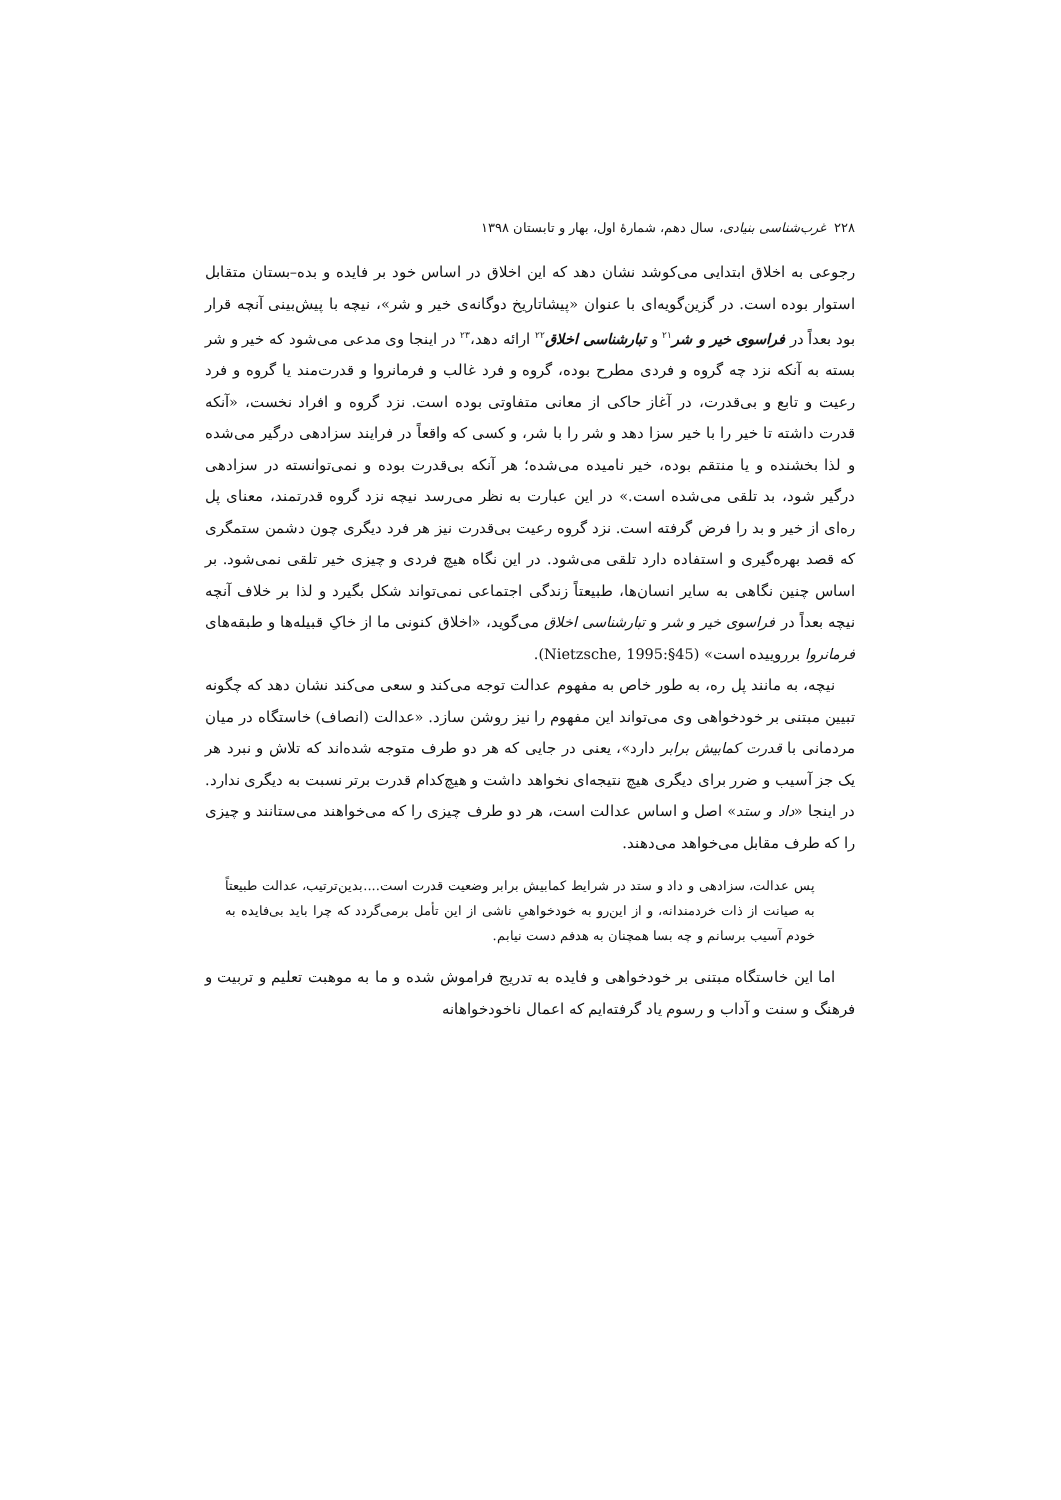۲۲۸ غرب‌شناسی بنیادی، سال دهم، شمارۀ اول، بهار و تابستان ۱۳۹۸
رجوعی به اخلاق ابتدایی می‌کوشد نشان دهد که این اخلاق در اساس خود بر فایده و بده–بستان متقابل استوار بوده است. در گزین‌گویه‌ای با عنوان «پیشاتاریخ دوگانه‌ی خیر و شر»، نیچه با پیش‌بینی آنچه قرار بود بعداً در فراسوی خیر و شر<sup>۲۱</sup> و تبارشناسی اخلاق<sup>۲۲</sup> ارائه دهد،<sup>۲۳</sup> در اینجا وی مدعی می‌شود که خیر و شر بسته به آنکه نزد چه گروه و فردی مطرح بوده، گروه و فرد غالب و فرمانروا و قدرت‌مند یا گروه و فرد رعیت و تابع و بی‌قدرت، در آغاز حاکی از معانی متفاوتی بوده است. نزد گروه و افراد نخست، «آنکه قدرت داشته تا خیر را با خیر سزا دهد و شر را با شر، و کسی که واقعاً در فرایند سزادهی درگیر می‌شده و لذا بخشنده و یا منتقم بوده، خیر نامیده می‌شده؛ هر آنکه بی‌قدرت بوده و نمی‌توانسته در سزادهی درگیر شود، بد تلقی می‌شده است.» در این عبارت به نظر می‌رسد نیچه نزد گروه قدرتمند، معنای پل ره‌ای از خیر و بد را فرض گرفته است. نزد گروه رعیت بی‌قدرت نیز هر فرد دیگری چون دشمن ستمگری که قصد بهره‌گیری و استفاده دارد تلقی می‌شود. در این نگاه هیچ فردی و چیزی خیر تلقی نمی‌شود. بر اساس چنین نگاهی به سایر انسان‌ها، طبیعتاً زندگی اجتماعی نمی‌تواند شکل بگیرد و لذا بر خلاف آنچه نیچه بعداً در فراسوی خیر و شر و تبارشناسی اخلاق می‌گوید، «اخلاق کنونی ما از خاکِ قبیله‌ها و طبقه‌های فرمانروا برروییده است» (Nietzsche, 1995:§45).
نیچه، به مانند پل ره، به طور خاص به مفهوم عدالت توجه می‌کند و سعی می‌کند نشان دهد که چگونه تبیین مبتنی بر خودخواهی وی می‌تواند این مفهوم را نیز روشن سازد. «عدالت (انصاف) خاستگاه در میان مردمانی با قدرت کمابیش برابر دارد»، یعنی در جایی که هر دو طرف متوجه شده‌اند که تلاش و نبرد هر یک جز آسیب و ضرر برای دیگری هیچ نتیجه‌ای نخواهد داشت و هیچ‌کدام قدرت برتر نسبت به دیگری ندارد. در اینجا «داد و ستد» اصل و اساس عدالت است، هر دو طرف چیزی را که می‌خواهند می‌ستانند و چیزی را که طرف مقابل می‌خواهد می‌دهند.
پس عدالت، سزادهی و داد و ستد در شرایط کمابیش برابر وضعیت قدرت است....بدین‌ترتیب، عدالت طبیعتاً به صیانت از ذات خردمندانه، و از این‌رو به خودخواهیِ ناشی از این تأمل برمی‌گردد که چرا باید بی‌فایده به خودم آسیب برسانم و چه بسا همچنان به هدفم دست نیابم.
اما این خاستگاه مبتنی بر خودخواهی و فایده به تدریج فراموش شده و ما به موهبت تعلیم و تربیت و فرهنگ و سنت و آداب و رسوم یاد گرفته‌ایم که اعمال ناخودخواهانه